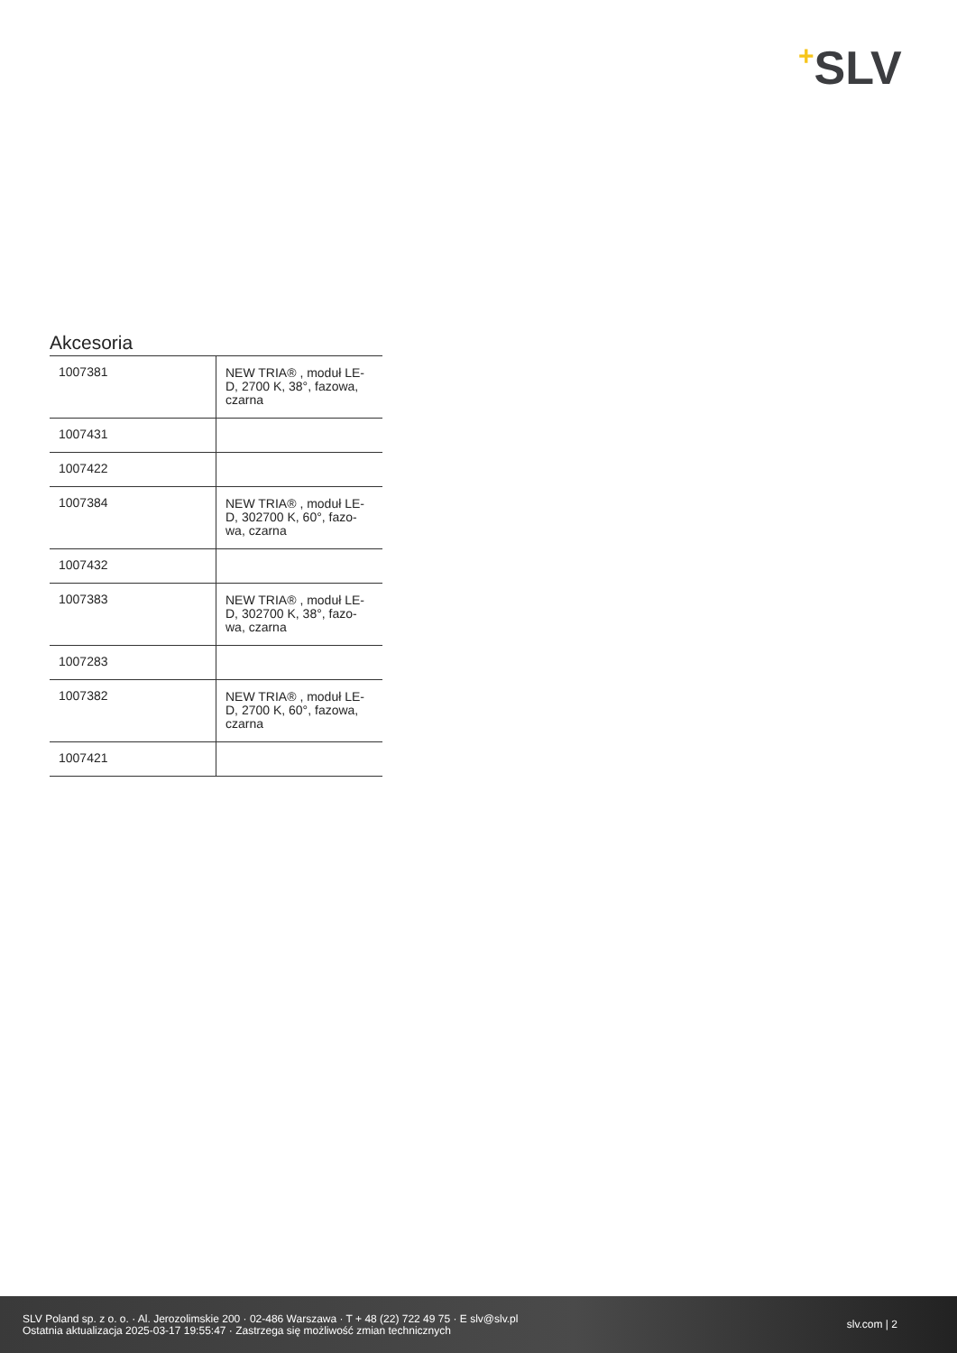+SLV
Akcesoria
| 1007381 | NEW TRIA® , moduł LE- D, 2700 K, 38°, fazowa, czarna |
| 1007431 | |
| 1007422 | |
| 1007384 | NEW TRIA® , moduł LE- D, 302700 K, 60°, fazo- wa, czarna |
| 1007432 | |
| 1007383 | NEW TRIA® , moduł LE- D, 302700 K, 38°, fazo- wa, czarna |
| 1007283 | |
| 1007382 | NEW TRIA® , moduł LE- D, 2700 K, 60°, fazowa, czarna |
| 1007421 | |
SLV Poland sp. z o. o. · Al. Jerozolimskie 200 · 02-486 Warszawa · T + 48 (22) 722 49 75 · E slv@slv.pl
Ostatnia aktualizacja 2025-03-17 19:55:47 · Zastrzega się możliwość zmian technicznych
slv.com | 2